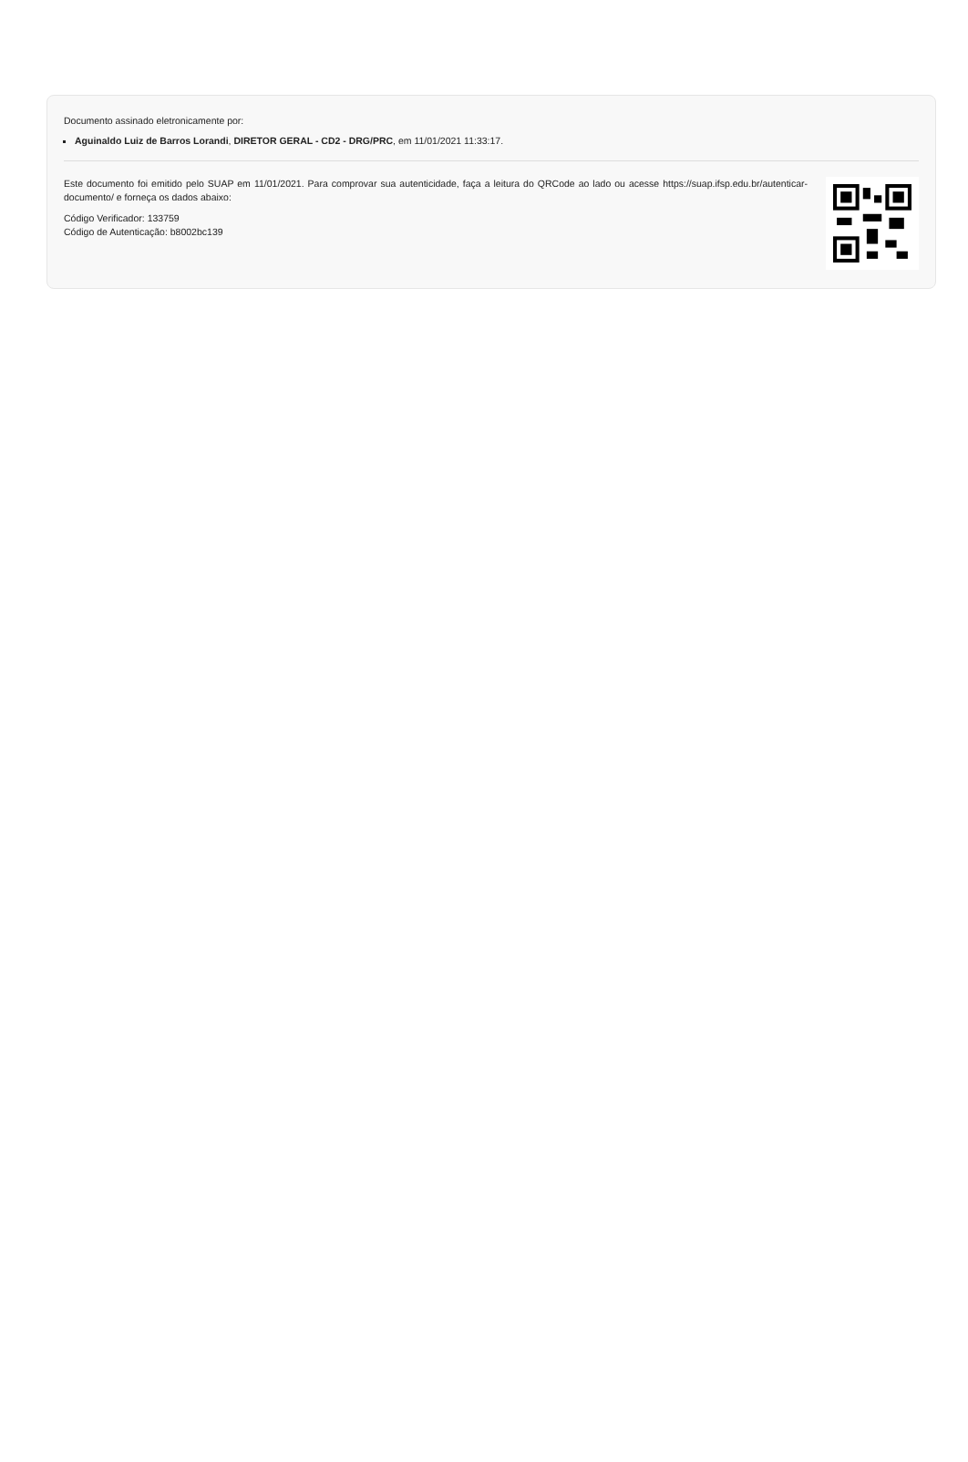Documento assinado eletronicamente por:
Aguinaldo Luiz de Barros Lorandi, DIRETOR GERAL - CD2 - DRG/PRC, em 11/01/2021 11:33:17.
Este documento foi emitido pelo SUAP em 11/01/2021. Para comprovar sua autenticidade, faça a leitura do QRCode ao lado ou acesse https://suap.ifsp.edu.br/autenticar-documento/ e forneça os dados abaixo:
Código Verificador: 133759
Código de Autenticação: b8002bc139